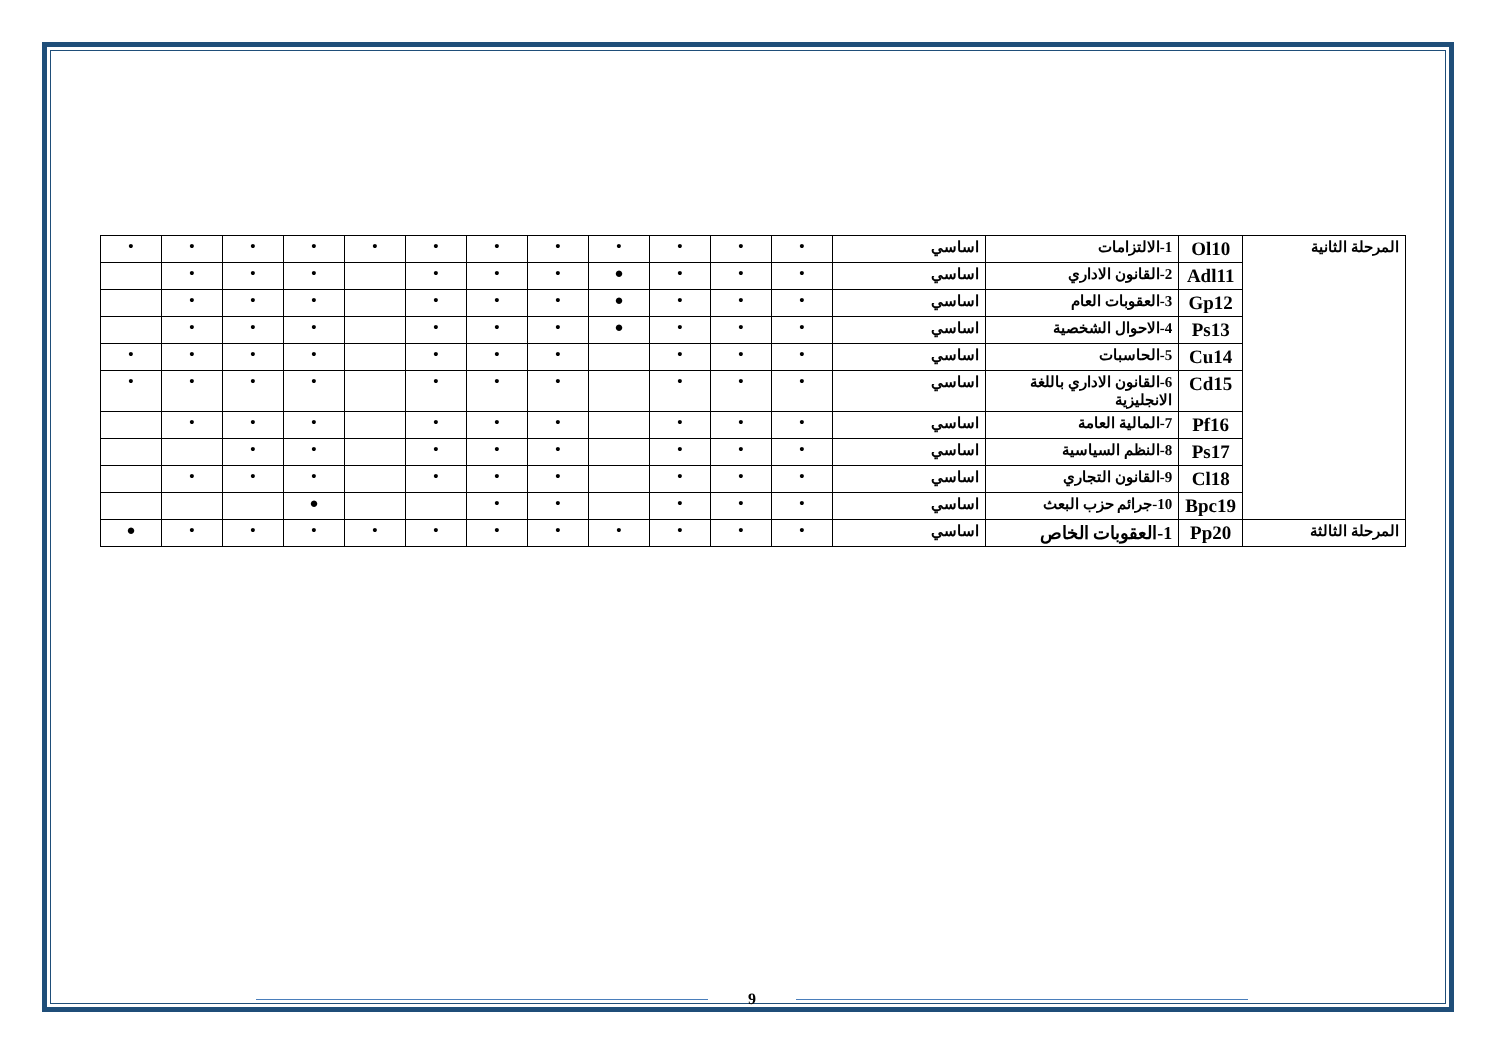| المرحلة الثانية | Ol10 | 1-الالتزامات | اساسي | • | • | • | • | • | • | • | • | • | • | • | • |
| | Adl11 | 2-القانون الاداري | اساسي | • | • | • | ● | • | • | • | | • | • | • | |
| | Gp12 | 3-العقوبات العام | اساسي | • | • | • | ● | • | • | • | | • | • | • | |
| | Ps13 | 4-الاحوال الشخصية | اساسي | • | • | • | ● | • | • | • | | • | • | • | |
| | Cu14 | 5-الحاسبات | اساسي | • | • | • | | • | • | • | | • | • | • | • |
| | Cd15 | 6-القانون الاداري باللغة الانجليزية | اساسي | • | • | • | | • | • | • | | • | • | • | • |
| | Pf16 | 7-المالية العامة | اساسي | • | • | • | | • | • | • | | • | • | • | |
| | Ps17 | 8-النظم السياسية | اساسي | • | • | • | | • | • | • | | • | • | | |
| | Cl18 | 9-القانون التجاري | اساسي | • | • | • | | • | • | • | | • | • | • | |
| | Bpc19 | 10-جرائم حزب البعث | اساسي | • | • | • | | • | • | | | ● | | | |
| المرحلة الثالثة | Pp20 | 1-العقوبات الخاص | اساسي | • | • | • | • | • | • | • | • | • | • | • | ● |
9